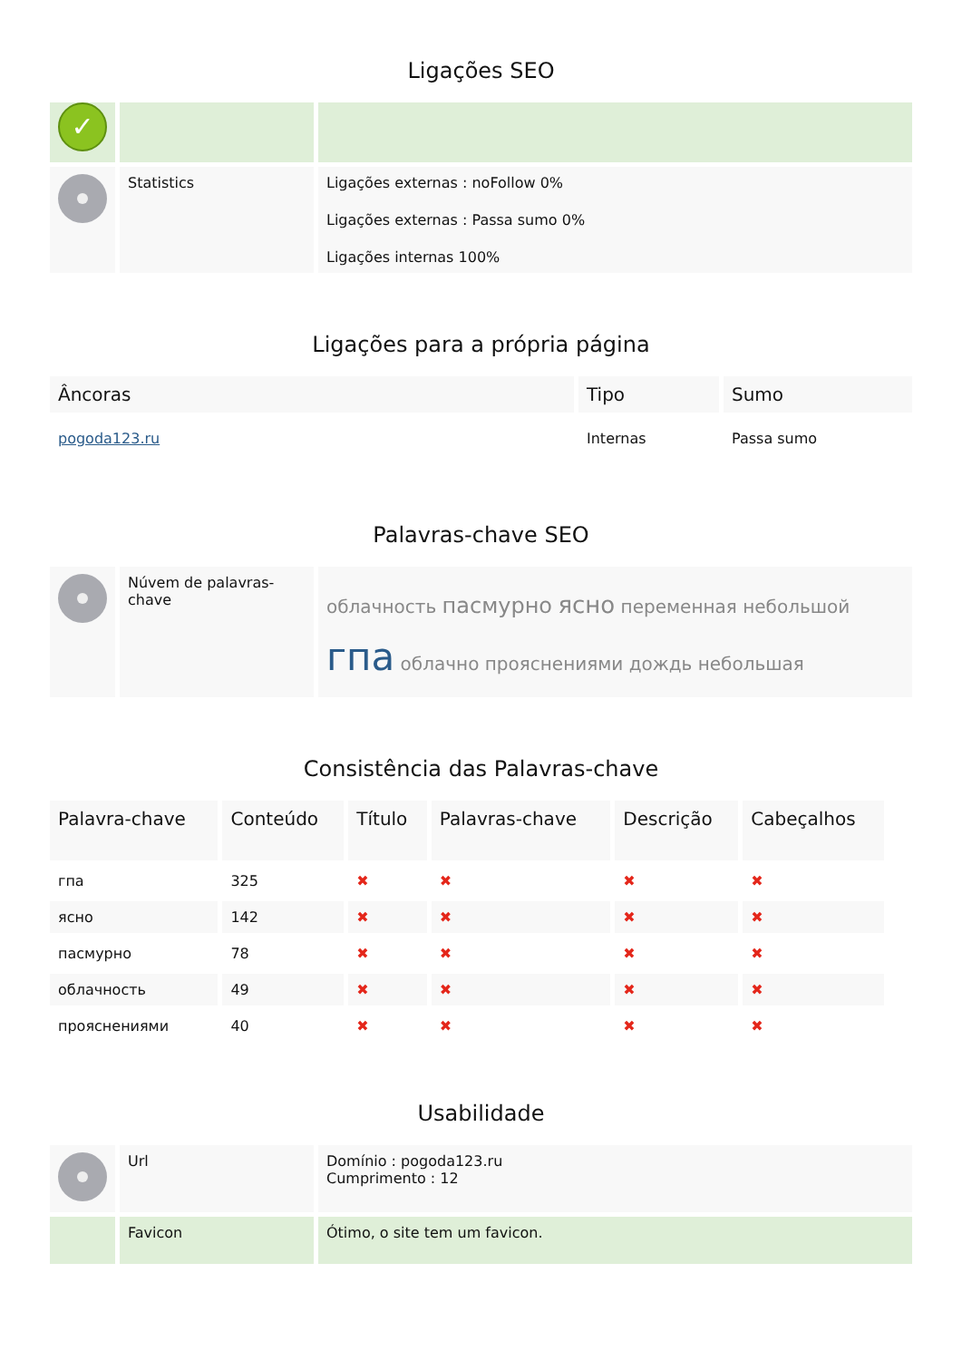Ligações SEO
| ✓ | | |
| | Statistics | Ligações externas : noFollow 0% Ligações externas : Passa sumo 0% Ligações internas 100% |
Ligações para a própria página
| Âncoras | Tipo | Sumo |
| --- | --- | --- |
| pogoda123.ru | Internas | Passa sumo |
Palavras-chave SEO
| | Núvem de palavras-chave | облачность пасмурно ясно переменная небольшой гпа облачно прояснениями дождь небольшая |
Consistência das Palavras-chave
| Palavra-chave | Conteúdo | Título | Palavras-chave | Descrição | Cabeçalhos |
| --- | --- | --- | --- | --- | --- |
| гпа | 325 | ✖ | ✖ | ✖ | ✖ |
| ясно | 142 | ✖ | ✖ | ✖ | ✖ |
| пасмурно | 78 | ✖ | ✖ | ✖ | ✖ |
| облачность | 49 | ✖ | ✖ | ✖ | ✖ |
| прояснениями | 40 | ✖ | ✖ | ✖ | ✖ |
Usabilidade
| | Url | Domínio : pogoda123.ru Cumprimento : 12 |
| | Favicon | Ótimo, o site tem um favicon. |